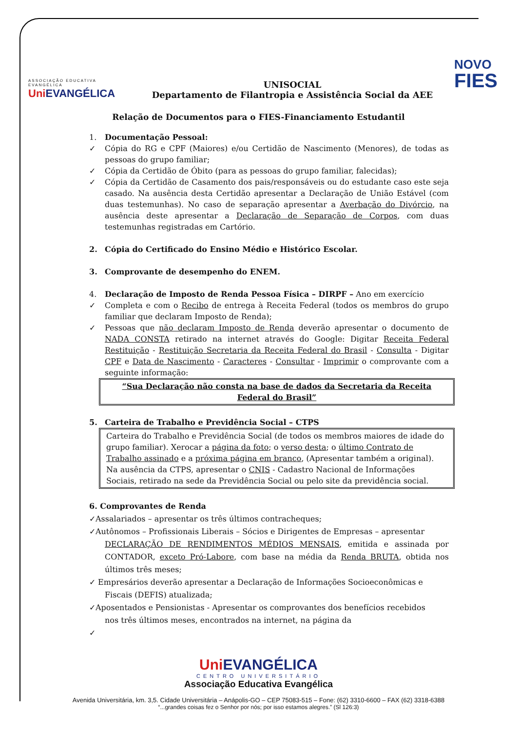ASSOCIAÇÃO EDUCATIVA EVANGÉLICA
Uni EVANGÉLICA
UNISOCIAL
Departamento de Filantropia e Assistência Social da AEE
NOVO
FIES
Relação de Documentos para o FIES-Financiamento Estudantil
1. Documentação Pessoal:
✓ Cópia do RG e CPF (Maiores) e/ou Certidão de Nascimento (Menores), de todas as pessoas do grupo familiar;
✓ Cópia da Certidão de Óbito (para as pessoas do grupo familiar, falecidas);
✓ Cópia da Certidão de Casamento dos pais/responsáveis ou do estudante caso este seja casado. Na ausência desta Certidão apresentar a Declaração de União Estável (com duas testemunhas). No caso de separação apresentar a Averbação do Divórcio, na ausência deste apresentar a Declaração de Separação de Corpos, com duas testemunhas registradas em Cartório.
2. Cópia do Certificado do Ensino Médio e Histórico Escolar.
3. Comprovante de desempenho do ENEM.
4. Declaração de Imposto de Renda Pessoa Física – DIRPF – Ano em exercício
✓ Completa e com o Recibo de entrega à Receita Federal (todos os membros do grupo familiar que declaram Imposto de Renda);
✓ Pessoas que não declaram Imposto de Renda deverão apresentar o documento de NADA CONSTA retirado na internet através do Google: Digitar Receita Federal Restituição - Restituição Secretaria da Receita Federal do Brasil - Consulta - Digitar CPF e Data de Nascimento - Caracteres - Consultar - Imprimir o comprovante com a seguinte informação:
“Sua Declaração não consta na base de dados da Secretaria da Receita Federal do Brasil”
5. Carteira de Trabalho e Previdência Social – CTPS
Carteira do Trabalho e Previdência Social (de todos os membros maiores de idade do grupo familiar). Xerocar a página da foto; o verso desta; o último Contrato de Trabalho assinado e a próxima página em branco, (Apresentar também a original). Na ausência da CTPS, apresentar o CNIS - Cadastro Nacional de Informações Sociais, retirado na sede da Previdência Social ou pelo site da previdência social.
6. Comprovantes de Renda
✓Assalariados – apresentar os três últimos contracheques;
✓Autônomos – Profissionais Liberais – Sócios e Dirigentes de Empresas – apresentar
DECLARAÇÃO DE RENDIMENTOS MÉDIOS MENSAIS, emitida e assinada por CONTADOR, exceto Pró-Labore, com base na média da Renda BRUTA, obtida nos últimos três meses;
✓ Empresários deverão apresentar a Declaração de Informações Socioeconômicas e
Fiscais (DEFIS) atualizada;
✓Aposentados e Pensionistas - Apresentar os comprovantes dos benefícios recebidos
nos três últimos meses, encontrados na internet, na página da
✓
Uni EVANGÉLICA
CENTRO UNIVERSITÁRIO
Associação Educativa Evangélica
Avenida Universitária, km. 3,5. Cidade Universitária – Anápolis-GO – CEP 75083-515 – Fone: (62) 3310-6600 – FAX (62) 3318-6388
“...grandes coisas fez o Senhor por nós; por isso estamos alegres.” (Sl 126:3)